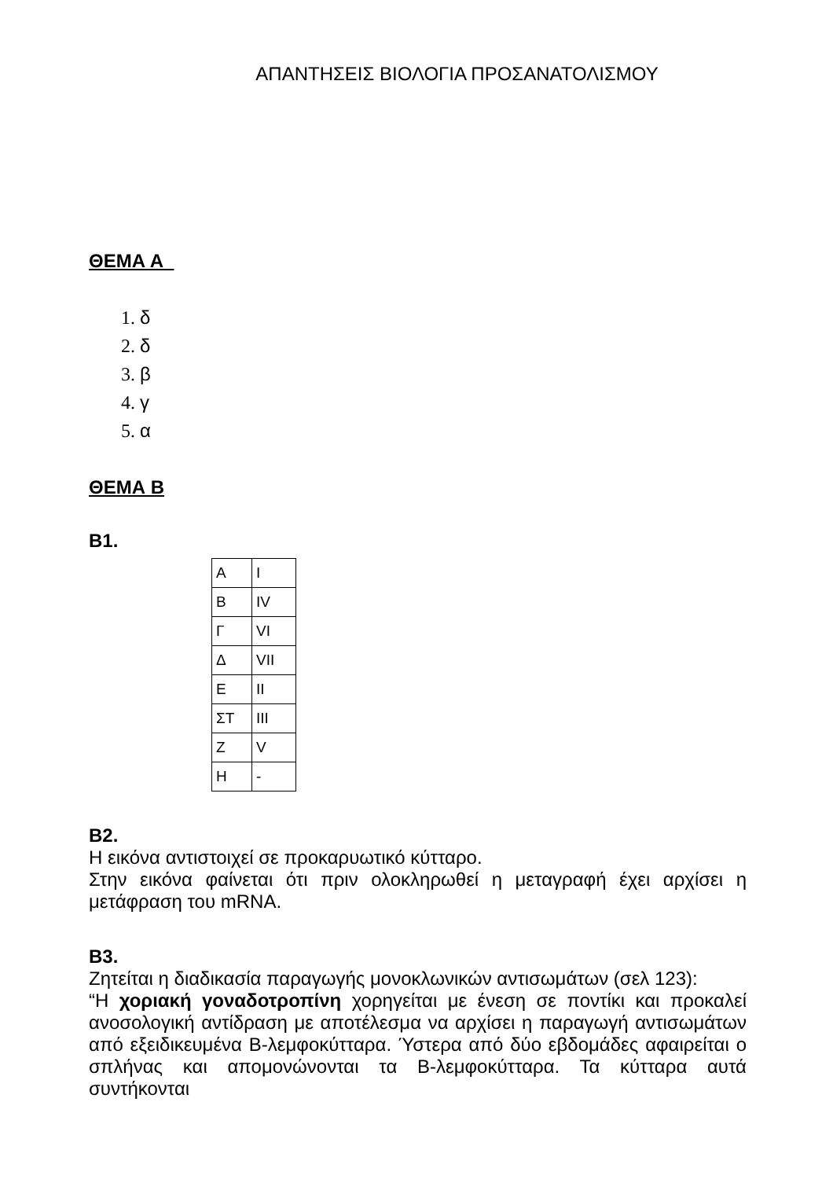ΑΠΑΝΤΗΣΕΙΣ ΒΙΟΛΟΓΙΑ ΠΡΟΣΑΝΑΤΟΛΙΣΜΟΥ
ΘΕΜΑ Α
1. δ
2. δ
3. β
4. γ
5. α
ΘΕΜΑ Β
Β1.
| Α | I |
| Β | IV |
| Γ | VI |
| Δ | VII |
| Ε | II |
| ΣΤ | III |
| Ζ | V |
| Η | - |
Β2.
Η εικόνα αντιστοιχεί σε προκαρυωτικό κύτταρο.
Στην εικόνα φαίνεται ότι πριν ολοκληρωθεί η μεταγραφή έχει αρχίσει η μετάφραση του mRNA.
Β3.
Ζητείται η διαδικασία παραγωγής μονοκλωνικών αντισωμάτων (σελ 123):
“Η χοριακή γοναδοτροπίνη χορηγείται με ένεση σε ποντίκι και προκαλεί ανοσολογική αντίδραση με αποτέλεσμα να αρχίσει η παραγωγή αντισωμάτων από εξειδικευμένα Β-λεμφοκύτταρα. Ύστερα από δύο εβδομάδες αφαιρείται ο σπλήνας και απομονώνονται τα Β-λεμφοκύτταρα. Τα κύτταρα αυτά συντήκονται